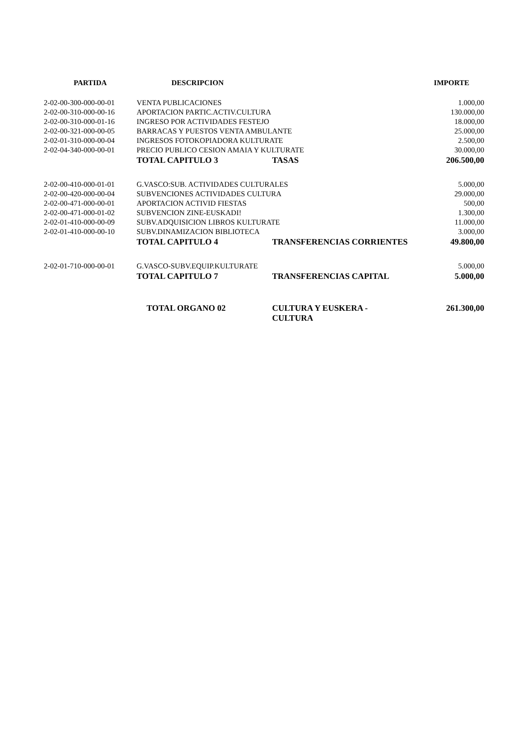| PARTIDA | DESCRIPCION | | IMPORTE |
| --- | --- | --- | --- |
| 2-02-00-300-000-00-01 | VENTA PUBLICACIONES | | 1.000,00 |
| 2-02-00-310-000-00-16 | APORTACION PARTIC.ACTIV.CULTURA | | 130.000,00 |
| 2-02-00-310-000-01-16 | INGRESO POR ACTIVIDADES FESTEJO | | 18.000,00 |
| 2-02-00-321-000-00-05 | BARRACAS Y PUESTOS VENTA AMBULANTE | | 25.000,00 |
| 2-02-01-310-000-00-04 | INGRESOS FOTOKOPIADORA KULTURATE | | 2.500,00 |
| 2-02-04-340-000-00-01 | PRECIO PUBLICO CESION AMAIA Y KULTURATE | | 30.000,00 |
| | TOTAL CAPITULO 3 | TASAS | 206.500,00 |
| 2-02-00-410-000-01-01 | G.VASCO:SUB. ACTIVIDADES CULTURALES | | 5.000,00 |
| 2-02-00-420-000-00-04 | SUBVENCIONES ACTIVIDADES CULTURA | | 29.000,00 |
| 2-02-00-471-000-00-01 | APORTACION ACTIVID FIESTAS | | 500,00 |
| 2-02-00-471-000-01-02 | SUBVENCION ZINE-EUSKADI! | | 1.300,00 |
| 2-02-01-410-000-00-09 | SUBV.ADQUISICION LIBROS KULTURATE | | 11.000,00 |
| 2-02-01-410-000-00-10 | SUBV.DINAMIZACION BIBLIOTECA | | 3.000,00 |
| | TOTAL CAPITULO 4 | TRANSFERENCIAS CORRIENTES | 49.800,00 |
| 2-02-01-710-000-00-01 | G.VASCO-SUBV.EQUIP.KULTURATE | | 5.000,00 |
| | TOTAL CAPITULO 7 | TRANSFERENCIAS CAPITAL | 5.000,00 |
| | TOTAL ORGANO 02 | CULTURA Y EUSKERA - CULTURA | 261.300,00 |